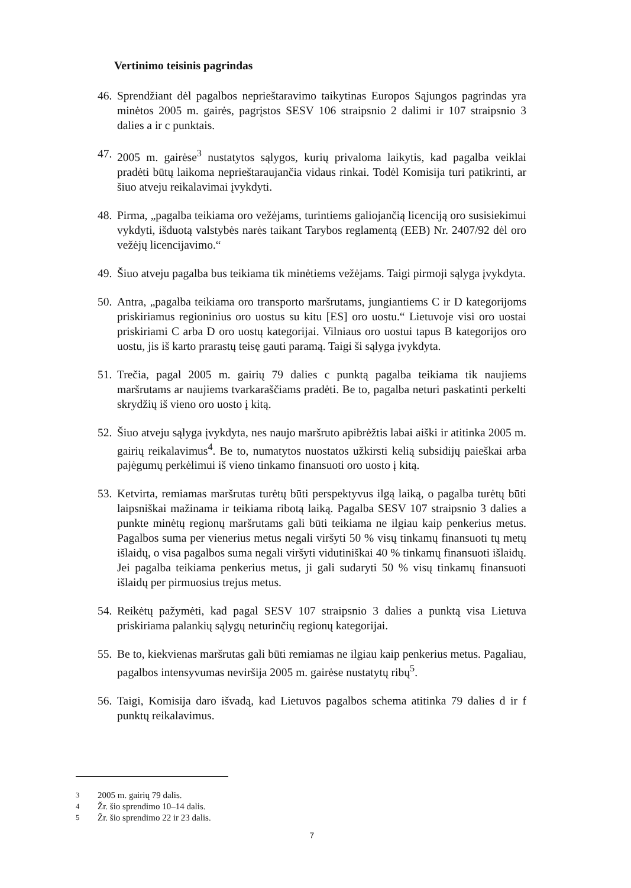Vertinimo teisinis pagrindas
46. Sprendžiant dėl pagalbos neprieštaravimo taikytinas Europos Sąjungos pagrindas yra minėtos 2005 m. gairės, pagrįstos SESV 106 straipsnio 2 dalimi ir 107 straipsnio 3 dalies a ir c punktais.
47. 2005 m. gairėse<sup>3</sup> nustatytos sąlygos, kurių privaloma laikytis, kad pagalba veiklai pradėti būtų laikoma neprieštaraujančia vidaus rinkai. Todėl Komisija turi patikrinti, ar šiuo atveju reikalavimai įvykdyti.
48. Pirma, „pagalba teikiama oro vežėjams, turintiems galiojančią licenciją oro susisiekimui vykdyti, išduotą valstybės narės taikant Tarybos reglamentą (EEB) Nr. 2407/92 dėl oro vežėjų licencijavimo.“
49. Šiuo atveju pagalba bus teikiama tik minėtiems vežėjams. Taigi pirmoji sąlyga įvykdyta.
50. Antra, „pagalba teikiama oro transporto maršrutams, jungiantiems C ir D kategorijoms priskiriamus regioninius oro uostus su kitu [ES] oro uostu.“ Lietuvoje visi oro uostai priskiriami C arba D oro uostų kategorijai. Vilniaus oro uostui tapus B kategorijos oro uostu, jis iš karto prarastų teisę gauti paramą. Taigi ši sąlyga įvykdyta.
51. Trečia, pagal 2005 m. gairių 79 dalies c punktą pagalba teikiama tik naujiems maršrutams ar naujiems tvarkaraščiams pradėti. Be to, pagalba neturi paskatinti perkelti skrydžių iš vieno oro uosto į kitą.
52. Šiuo atveju sąlyga įvykdyta, nes naujo maršruto apibrėžtis labai aiški ir atitinka 2005 m. gairių reikalavimus<sup>4</sup>. Be to, numatytos nuostatos užkirsti kelią subsidijų paieškai arba pajėgumų perkėlimui iš vieno tinkamo finansuoti oro uosto į kitą.
53. Ketvirta, remiamas maršrutas turėtų būti perspektyvus ilgą laiką, o pagalba turėtų būti laipsniškai mažinama ir teikiama ribotą laiką. Pagalba SESV 107 straipsnio 3 dalies a punkte minėtų regionų maršrutams gali būti teikiama ne ilgiau kaip penkerius metus. Pagalbos suma per vienerius metus negali viršyti 50 % visų tinkamų finansuoti tų metų išlaidų, o visa pagalbos suma negali viršyti vidutiniškai 40 % tinkamų finansuoti išlaidų. Jei pagalba teikiama penkerius metus, ji gali sudaryti 50 % visų tinkamų finansuoti išlaidų per pirmuosius trejus metus.
54. Reikėtų pažymėti, kad pagal SESV 107 straipsnio 3 dalies a punktą visa Lietuva priskiriama palankių sąlygų neturinčių regionų kategorijai.
55. Be to, kiekvienas maršrutas gali būti remiamas ne ilgiau kaip penkerius metus. Pagaliau, pagalbos intensyvumas neviršija 2005 m. gairėse nustatytų ribų<sup>5</sup>.
56. Taigi, Komisija daro išvadą, kad Lietuvos pagalbos schema atitinka 79 dalies d ir f punktų reikalavimus.
<sup>3</sup> 2005 m. gairių 79 dalis.
<sup>4</sup> Žr. šio sprendimo 10–14 dalis.
<sup>5</sup> Žr. šio sprendimo 22 ir 23 dalis.
7